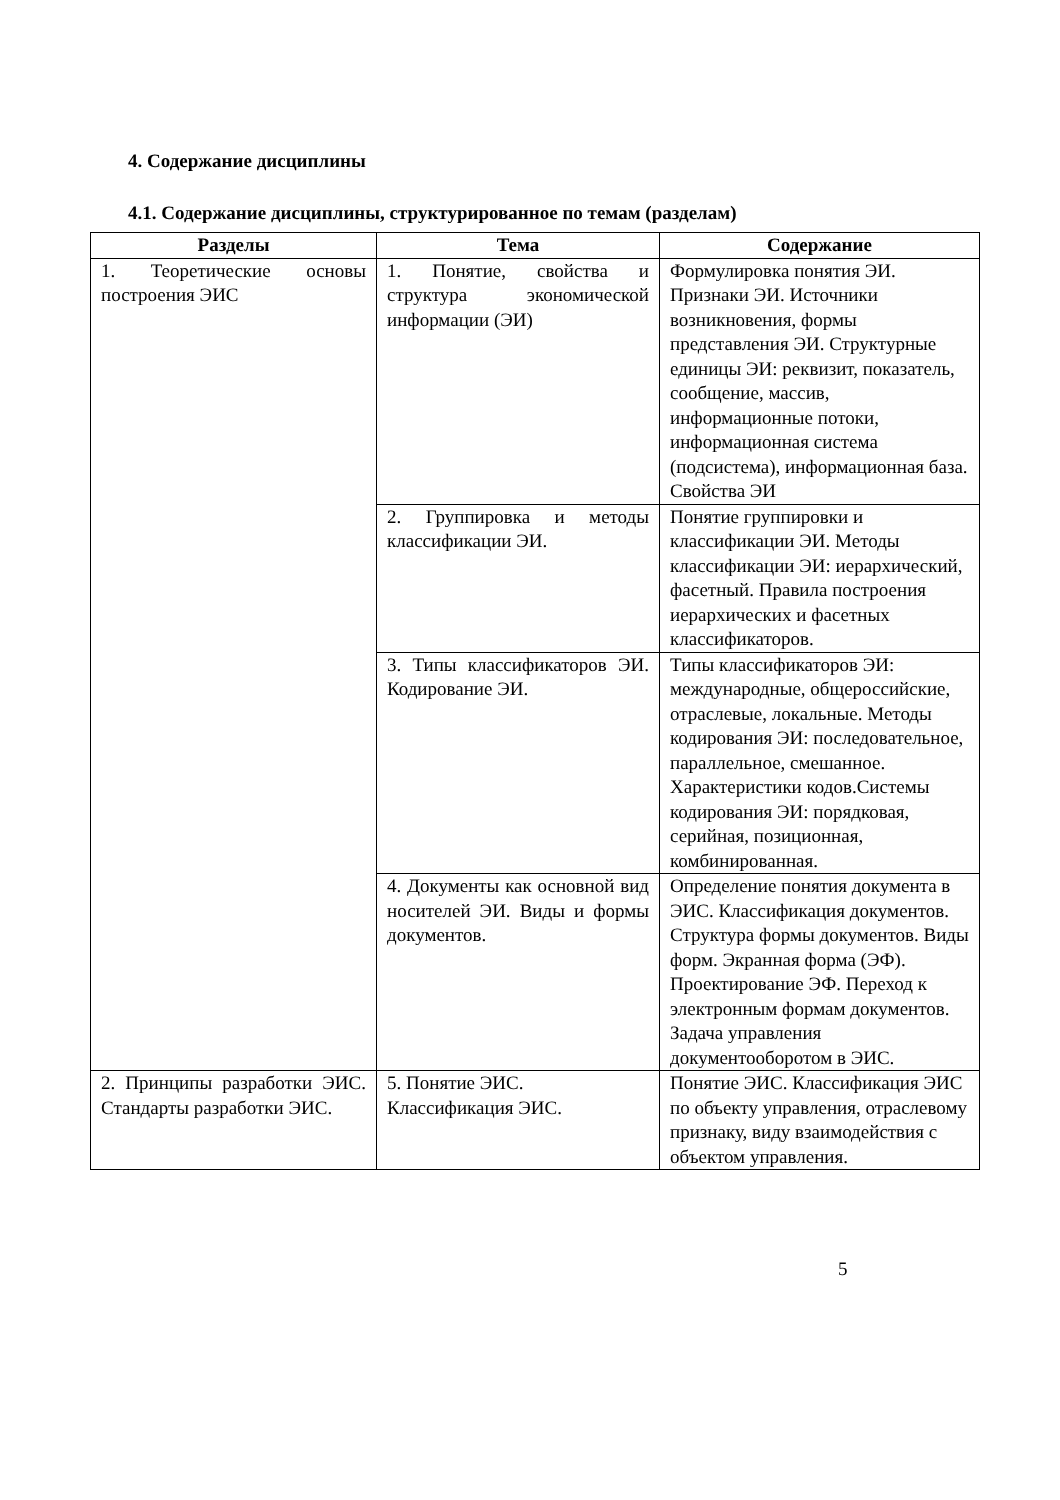4. Содержание дисциплины
4.1. Содержание дисциплины, структурированное по темам (разделам)
| Разделы | Тема | Содержание |
| --- | --- | --- |
| 1. Теоретические основы построения ЭИС | 1. Понятие, свойства и структура экономической информации (ЭИ) | Формулировка понятия ЭИ. Признаки ЭИ. Источники возникновения, формы представления ЭИ. Структурные единицы ЭИ: реквизит, показатель, сообщение, массив, информационные потоки, информационная система (подсистема), информационная база. Свойства ЭИ |
| | 2. Группировка и методы классификации ЭИ. | Понятие группировки и классификации ЭИ. Методы классификации ЭИ: иерархический, фасетный. Правила построения иерархических и фасетных классификаторов. |
| | 3. Типы классификаторов ЭИ. Кодирование ЭИ. | Типы классификаторов ЭИ: международные, общероссийские, отраслевые, локальные. Методы кодирования ЭИ: последовательное, параллельное, смешанное. Характеристики кодов.Системы кодирования ЭИ: порядковая, серийная, позиционная, комбинированная. |
| | 4. Документы как основной вид носителей ЭИ. Виды и формы документов. | Определение понятия документа в ЭИС. Классификация документов. Структура формы документов. Виды форм. Экранная форма (ЭФ). Проектирование ЭФ. Переход к электронным формам документов. Задача управления документооборотом в ЭИС. |
| 2. Принципы разработки ЭИС. Стандарты разработки ЭИС. | 5. Понятие ЭИС. Классификация ЭИС. | Понятие ЭИС. Классификация ЭИС по объекту управления, отраслевому признаку, виду взаимодействия с объектом управления. |
5